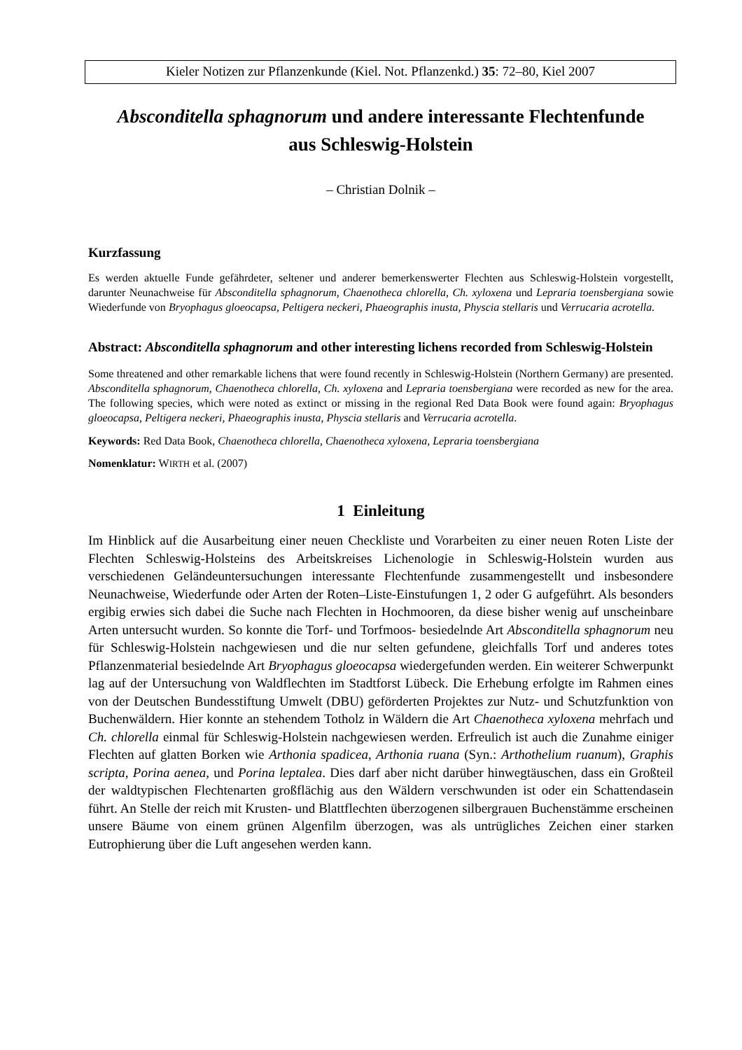Kieler Notizen zur Pflanzenkunde (Kiel. Not. Pflanzenkd.) 35: 72–80, Kiel 2007
Absconditella sphagnorum und andere interessante Flechtenfunde
aus Schleswig-Holstein
– Christian Dolnik –
Kurzfassung
Es werden aktuelle Funde gefährdeter, seltener und anderer bemerkenswerter Flechten aus Schleswig-Holstein vorgestellt, darunter Neunachweise für Absconditella sphagnorum, Chaenotheca chlorella, Ch. xyloxena und Lepraria toensbergiana sowie Wiederfunde von Bryophagus gloeocapsa, Peltigera neckeri, Phaeographis inusta, Physcia stellaris und Verrucaria acrotella.
Abstract: Absconditella sphagnorum and other interesting lichens recorded from Schleswig-Holstein
Some threatened and other remarkable lichens that were found recently in Schleswig-Holstein (Northern Germany) are presented. Absconditella sphagnorum, Chaenotheca chlorella, Ch. xyloxena and Lepraria toensbergiana were recorded as new for the area. The following species, which were noted as extinct or missing in the regional Red Data Book were found again: Bryophagus gloeocapsa, Peltigera neckeri, Phaeographis inusta, Physcia stellaris and Verrucaria acrotella.
Keywords: Red Data Book, Chaenotheca chlorella, Chaenotheca xyloxena, Lepraria toensbergiana
Nomenklatur: WIRTH et al. (2007)
1 Einleitung
Im Hinblick auf die Ausarbeitung einer neuen Checkliste und Vorarbeiten zu einer neuen Roten Liste der Flechten Schleswig-Holsteins des Arbeitskreises Lichenologie in Schleswig-Holstein wurden aus verschiedenen Geländeuntersuchungen interessante Flechtenfunde zusammengestellt und insbesondere Neunachweise, Wiederfunde oder Arten der Roten–Liste-Einstufungen 1, 2 oder G aufgeführt. Als besonders ergibig erwies sich dabei die Suche nach Flechten in Hochmooren, da diese bisher wenig auf unscheinbare Arten untersucht wurden. So konnte die Torf- und Torfmoos- besiedelnde Art Absconditella sphagnorum neu für Schleswig-Holstein nachgewiesen und die nur selten gefundene, gleichfalls Torf und anderes totes Pflanzenmaterial besiedelnde Art Bryophagus gloeocapsa wiedergefunden werden. Ein weiterer Schwerpunkt lag auf der Untersuchung von Waldflechten im Stadtforst Lübeck. Die Erhebung erfolgte im Rahmen eines von der Deutschen Bundesstiftung Umwelt (DBU) geförderten Projektes zur Nutz- und Schutzfunktion von Buchenwäldern. Hier konnte an stehendem Totholz in Wäldern die Art Chaenotheca xyloxena mehrfach und Ch. chlorella einmal für Schleswig-Holstein nachgewiesen werden. Erfreulich ist auch die Zunahme einiger Flechten auf glatten Borken wie Arthonia spadicea, Arthonia ruana (Syn.: Arthothelium ruanum), Graphis scripta, Porina aenea, und Porina leptalea. Dies darf aber nicht darüber hinwegtäuschen, dass ein Großteil der waldtypischen Flechtenarten großflächig aus den Wäldern verschwunden ist oder ein Schattendasein führt. An Stelle der reich mit Krusten- und Blattflechten überzogenen silbergrauen Buchenstämme erscheinen unsere Bäume von einem grünen Algenfilm überzogen, was als untrügliches Zeichen einer starken Eutrophierung über die Luft angesehen werden kann.